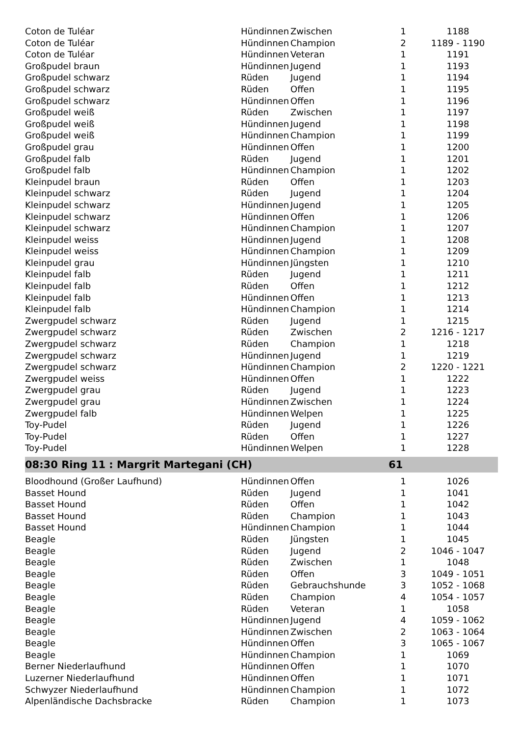| Coton de Tuléar | Hündinnen | Zwischen | 1 | 1188 |
| Coton de Tuléar | Hündinnen | Champion | 2 | 1189 - 1190 |
| Coton de Tuléar | Hündinnen | Veteran | 1 | 1191 |
| Großpudel braun | Hündinnen | Jugend | 1 | 1193 |
| Großpudel schwarz | Rüden | Jugend | 1 | 1194 |
| Großpudel schwarz | Rüden | Offen | 1 | 1195 |
| Großpudel schwarz | Hündinnen | Offen | 1 | 1196 |
| Großpudel weiß | Rüden | Zwischen | 1 | 1197 |
| Großpudel weiß | Hündinnen | Jugend | 1 | 1198 |
| Großpudel weiß | Hündinnen | Champion | 1 | 1199 |
| Großpudel grau | Hündinnen | Offen | 1 | 1200 |
| Großpudel falb | Rüden | Jugend | 1 | 1201 |
| Großpudel falb | Hündinnen | Champion | 1 | 1202 |
| Kleinpudel braun | Rüden | Offen | 1 | 1203 |
| Kleinpudel schwarz | Rüden | Jugend | 1 | 1204 |
| Kleinpudel schwarz | Hündinnen | Jugend | 1 | 1205 |
| Kleinpudel schwarz | Hündinnen | Offen | 1 | 1206 |
| Kleinpudel schwarz | Hündinnen | Champion | 1 | 1207 |
| Kleinpudel weiss | Hündinnen | Jugend | 1 | 1208 |
| Kleinpudel weiss | Hündinnen | Champion | 1 | 1209 |
| Kleinpudel grau | Hündinnen | Jüngsten | 1 | 1210 |
| Kleinpudel falb | Rüden | Jugend | 1 | 1211 |
| Kleinpudel falb | Rüden | Offen | 1 | 1212 |
| Kleinpudel falb | Hündinnen | Offen | 1 | 1213 |
| Kleinpudel falb | Hündinnen | Champion | 1 | 1214 |
| Zwergpudel schwarz | Rüden | Jugend | 1 | 1215 |
| Zwergpudel schwarz | Rüden | Zwischen | 2 | 1216 - 1217 |
| Zwergpudel schwarz | Rüden | Champion | 1 | 1218 |
| Zwergpudel schwarz | Hündinnen | Jugend | 1 | 1219 |
| Zwergpudel schwarz | Hündinnen | Champion | 2 | 1220 - 1221 |
| Zwergpudel weiss | Hündinnen | Offen | 1 | 1222 |
| Zwergpudel grau | Rüden | Jugend | 1 | 1223 |
| Zwergpudel grau | Hündinnen | Zwischen | 1 | 1224 |
| Zwergpudel falb | Hündinnen | Welpen | 1 | 1225 |
| Toy-Pudel | Rüden | Jugend | 1 | 1226 |
| Toy-Pudel | Rüden | Offen | 1 | 1227 |
| Toy-Pudel | Hündinnen | Welpen | 1 | 1228 |
| 08:30 Ring 11 : Margrit Martegani (CH) | | | 61 | |
| Bloodhound (Großer Laufhund) | Hündinnen | Offen | 1 | 1026 |
| Basset Hound | Rüden | Jugend | 1 | 1041 |
| Basset Hound | Rüden | Offen | 1 | 1042 |
| Basset Hound | Rüden | Champion | 1 | 1043 |
| Basset Hound | Hündinnen | Champion | 1 | 1044 |
| Beagle | Rüden | Jüngsten | 1 | 1045 |
| Beagle | Rüden | Jugend | 2 | 1046 - 1047 |
| Beagle | Rüden | Zwischen | 1 | 1048 |
| Beagle | Rüden | Offen | 3 | 1049 - 1051 |
| Beagle | Rüden | Gebrauchshunde | 3 | 1052 - 1068 |
| Beagle | Rüden | Champion | 4 | 1054 - 1057 |
| Beagle | Rüden | Veteran | 1 | 1058 |
| Beagle | Hündinnen | Jugend | 4 | 1059 - 1062 |
| Beagle | Hündinnen | Zwischen | 2 | 1063 - 1064 |
| Beagle | Hündinnen | Offen | 3 | 1065 - 1067 |
| Beagle | Hündinnen | Champion | 1 | 1069 |
| Berner Niederlaufhund | Hündinnen | Offen | 1 | 1070 |
| Luzerner Niederlaufhund | Hündinnen | Offen | 1 | 1071 |
| Schwyzer Niederlaufhund | Hündinnen | Champion | 1 | 1072 |
| Alpenländische Dachsbracke | Rüden | Champion | 1 | 1073 |